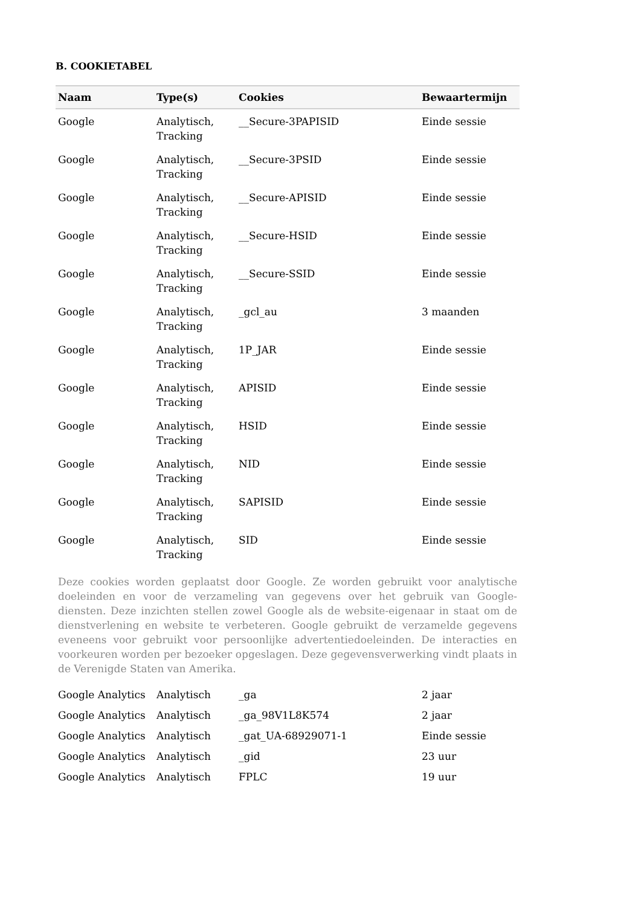B. COOKIETABEL
| Naam | Type(s) | Cookies | Bewaartermijn |
| --- | --- | --- | --- |
| Google | Analytisch, Tracking | __Secure-3PAPISID | Einde sessie |
| Google | Analytisch, Tracking | __Secure-3PSID | Einde sessie |
| Google | Analytisch, Tracking | __Secure-APISID | Einde sessie |
| Google | Analytisch, Tracking | __Secure-HSID | Einde sessie |
| Google | Analytisch, Tracking | __Secure-SSID | Einde sessie |
| Google | Analytisch, Tracking | _gcl_au | 3 maanden |
| Google | Analytisch, Tracking | 1P_JAR | Einde sessie |
| Google | Analytisch, Tracking | APISID | Einde sessie |
| Google | Analytisch, Tracking | HSID | Einde sessie |
| Google | Analytisch, Tracking | NID | Einde sessie |
| Google | Analytisch, Tracking | SAPISID | Einde sessie |
| Google | Analytisch, Tracking | SID | Einde sessie |
| Deze cookies worden geplaatst door Google. Ze worden gebruikt voor analytische doeleinden en voor de verzameling van gegevens over het gebruik van Google-diensten. Deze inzichten stellen zowel Google als de website-eigenaar in staat om de dienstverlening en website te verbeteren. Google gebruikt de verzamelde gegevens eveneens voor gebruikt voor persoonlijke advertentiedoeleinden. De interacties en voorkeuren worden per bezoeker opgeslagen. Deze gegevensverwerking vindt plaats in de Verenigde Staten van Amerika. | | | |
| Google Analytics | Analytisch | _ga | 2 jaar |
| Google Analytics | Analytisch | _ga_98V1L8K574 | 2 jaar |
| Google Analytics | Analytisch | _gat_UA-68929071-1 | Einde sessie |
| Google Analytics | Analytisch | _gid | 23 uur |
| Google Analytics | Analytisch | FPLC | 19 uur |